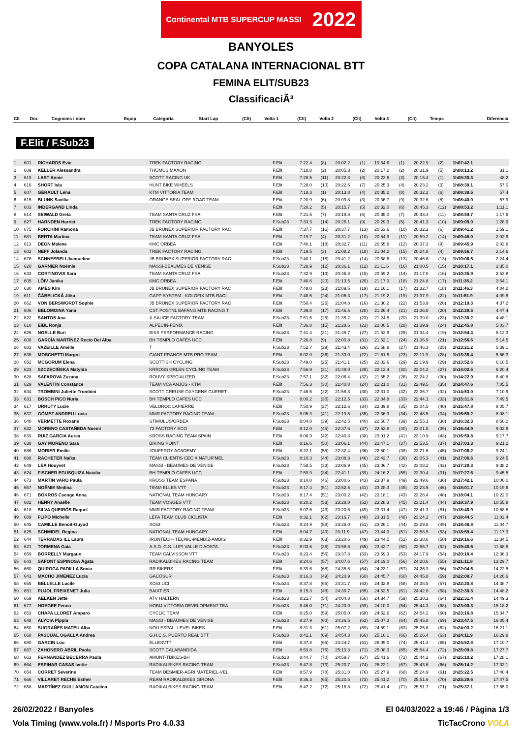Continental MTB SUPERCUP MASSI 2022
BANYOLES
COPA CATALANA INTERNACIONAL BTT
FEMINA ELIT/SUB23
ClassificaciÃ³
| Clt | Dor. | Cognoms i nom | Equip | Categoria | Start Lap | (Clt) | Volta 1 | (Clt) | Volta 2 | (Clt) | Volta 3 | (Clt) | Temps | Diferència |
| --- | --- | --- | --- | --- | --- | --- | --- | --- | --- | --- | --- | --- | --- | --- |
F.Elit / F.Sub23
| 1 | 601 | RICHARDS Evie | TREK FACTORY RACING | F.Elit | 7:22.4 | (8) | 20:02.2 | (1) | 19:54.6 | (1) | 20:22.9 | (2) | 1h07:42.1 | |
| 2 | 609 | KELLER Alessandra | THÖMUS MAXON | F.Elit | 7:18.8 | (2) | 20:05.3 | (2) | 20:17.2 | (2) | 20:31.9 | (5) | 1h08:13.2 | 31.1 |
| 3 | 619 | LAST Annie | SCOTT RACING UK | F.Elit | 7:28.5 | (11) | 20:22.8 | (8) | 20:23.6 | (3) | 20:15.4 | (1) | 1h08:30.3 | 48.2 |
| 4 | 616 | SHORT Isla | HUNT BIKE WHEELS | F.Elit | 7:28.0 | (10) | 20:22.6 | (7) | 20:25.3 | (4) | 20:23.2 | (3) | 1h08:39.1 | 57.0 |
| 5 | 607 | GÉRAULT Léna | KTM VITTORIA TEAM | F.Elit | 7:18.3 | (1) | 20:13.8 | (4) | 20:35.2 | (8) | 20:32.2 | (6) | 1h08:39.5 | 57.4 |
| 6 | 615 | BLUNK Savilia | ORANGE SEAL OFF-ROAD TEAM | F.Elit | 7:20.9 | (6) | 20:09.8 | (3) | 20:36.7 | (9) | 20:32.6 | (8) | 1h08:40.0 | 57.9 |
| 7 | 603 | INDERGAND Linda | | F.Elit | 7:20.2 | (5) | 20:15.7 | (5) | 20:32.0 | (6) | 20:45.3 | (12) | 1h08:53.2 | 1:11.1 |
| 8 | 614 | SEIWALD Greta | TEAM SANTA CRUZ FSA | F.Elit | 7:21.5 | (7) | 20:19.8 | (6) | 20:35.0 | (7) | 20:43.4 | (11) | 1h08:59.7 | 1:17.6 |
| 9 | 627 | HARNDEN Harriet | TREK FACTORY RACING | F.Sub23 | 7:33.3 | (14) | 20:25.1 | (9) | 20:29.3 | (5) | 20:41.3 | (10) | 1h09:09.0 | 1:26.9 |
| 10 | 675 | FORCHINI Ramona | JB BRUNEX SUPERIOR FACTORY RAC | F.Elit | 7:37.7 | (16) | 20:37.7 | (13) | 20:53.6 | (10) | 20:32.2 | (6) | 1h09:41.2 | 1:59.1 |
| 11 | 681 | BERTA Martina | TEAM SANTA CRUZ FSA | F.Elit | 7:19.7 | (4) | 20:31.2 | (10) | 20:54.9 | (11) | 20:59.2 | (14) | 1h09:45.0 | 2:02.9 |
| 12 | 613 | DEGN Malene | KMC ORBEA | F.Elit | 7:40.1 | (18) | 20:32.7 | (11) | 20:55.8 | (12) | 20:37.3 | (9) | 1h09:45.9 | 2:03.8 |
| 13 | 602 | NEFF Jolanda | TREK FACTORY RACING | F.Elit | 7:19.5 | (3) | 21:08.2 | (18) | 21:04.2 | (15) | 20:24.8 | (4) | 1h09:56.7 | 2:14.6 |
| 14 | 676 | SCHNEEBELI Jacqueline | JB BRUNEX SUPERIOR FACTORY RAC | F.Sub23 | 7:40.1 | (18) | 20:41.2 | (14) | 20:58.6 | (13) | 20:46.6 | (13) | 1h10:06.5 | 2:24.4 |
| 15 | 620 | GARNIER Noémie | MASSI-BEAUMES DE VENISE | F.Sub23 | 7:28.9 | (12) | 20:36.1 | (12) | 21:11.6 | (16) | 21:00.5 | (15) | 1h10:17.1 | 2:35.0 |
| 16 | 633 | CORTINOVIS Sara | TEAM SANTA CRUZ FSA | F.Sub23 | 7:32.9 | (13) | 20:46.8 | (15) | 20:59.2 | (14) | 21:17.0 | (16) | 1h10:35.9 | 2:53.8 |
| 17 | 605 | LÕIV Janika | KMC ORBEA | F.Elit | 7:40.6 | (20) | 21:13.5 | (20) | 21:17.3 | (18) | 21:24.8 | (17) | 1h11:36.2 | 3:54.1 |
| 18 | 630 | AMES Kim | JB BRUNEX SUPERIOR FACTORY RAC | F.Elit | 7:48.0 | (23) | 21:09.5 | (19) | 21:16.1 | (17) | 21:32.7 | (18) | 1h11:46.3 | 4:04.2 |
| 19 | 611 | ČÁBELICKÁ Jitka | GAPP SYSTEM - KOLOFIX MTB RACI | F.Elit | 7:48.5 | (24) | 21:06.3 | (17) | 21:19.2 | (19) | 21:37.9 | (22) | 1h11:51.9 | 4:09.8 |
| 20 | 662 | VON BERSWORDT Sophie | JB BRUNEX SUPERIOR FACTORY RAC | F.Elit | 7:50.4 | (26) | 21:04.8 | (16) | 21:30.2 | (22) | 21:53.9 | (26) | 1h12:19.3 | 4:37.2 |
| 21 | 606 | BELOMOINA Yana | CST POSTNL BAFANG MTB RACING T | F.Elit | 7:39.8 | (17) | 21:46.5 | (28) | 21:26.4 | (21) | 21:36.8 | (20) | 1h12:29.5 | 4:47.4 |
| 22 | 622 | SANTOS Ana | X-SAUCE FACTORY TEAM | F.Sub23 | 7:51.5 | (28) | 21:35.2 | (23) | 21:24.5 | (20) | 21:39.0 | (23) | 1h12:30.2 | 4:48.1 |
| 23 | 610 | EIBL Ronja | ALPECIN-FENIX | F.Elit | 7:36.8 | (15) | 21:28.6 | (21) | 22:00.5 | (28) | 21:39.9 | (24) | 1h12:45.8 | 5:03.7 |
| 24 | 626 | NOELLE Buri | BIXS PERFORMANCE RACING | F.Sub23 | 7:41.4 | (21) | 21:45.7 | (27) | 21:52.9 | (25) | 21:34.4 | (19) | 1h12:54.4 | 5:12.3 |
| 25 | 608 | GARCÍA MARTÍNEZ Rocío Del Alba | BH TEMPLO CAFÉS UCC | F.Elit | 7:26.8 | (9) | 22:00.8 | (31) | 21:52.1 | (24) | 21:36.9 | (21) | 1h12:56.6 | 5:14.5 |
| 26 | 683 | VAZEILLE Amélie | T | F.Sub23 | 7:52.7 | (29) | 21:43.4 | (26) | 21:58.8 | (27) | 21:46.3 | (25) | 1h13:21.2 | 5:39.1 |
| 27 | 636 | MOSCHETTI Margot | GIANT FRANCE MTB PRO TEAM | F.Elit | 8:02.0 | (36) | 21:33.0 | (22) | 21:51.5 | (23) | 22:11.9 | (28) | 1h13:38.4 | 5:56.3 |
| 28 | 652 | MCGORUM Elena | SCOTTISH CYCLING | F.Sub23 | 7:49.0 | (25) | 21:41.1 | (25) | 22:02.6 | (29) | 22:19.9 | (29) | 1h13:52.6 | 6:10.5 |
| 29 | 623 | SZCZECIŃSKA Matylda | KRROSS ORLEN CYCLING TEAM | F.Sub23 | 7:56.9 | (31) | 21:49.0 | (29) | 22:12.4 | (30) | 22:04.2 | (27) | 1h14:02.5 | 6:20.4 |
| 30 | 628 | SAFAROVA Zuzana | ROUVY SPECIALIZED | F.Sub23 | 7:57.1 | (32) | 22:06.4 | (32) | 21:55.2 | (26) | 22:24.2 | (30) | 1h14:22.9 | 6:40.8 |
| 31 | 629 | VALENTIN Constance | TEAM VCA ANJOS - KTM | F.Elit | 7:56.3 | (30) | 21:40.8 | (24) | 22:21.0 | (31) | 22:49.5 | (35) | 1h14:47.6 | 7:05.5 |
| 32 | 634 | TROMBINI Juliette Trombini | SCOTT CREUSE OXYGENE GUERET | F.Sub23 | 7:46.5 | (22) | 21:58.8 | (30) | 22:31.0 | (32) | 22:36.7 | (32) | 1h14:53.0 | 7:10.9 |
| 33 | 631 | BOSCH PICO Nuria | BH TEMPLO CAFES UCC | F.Elit | 8:00.2 | (35) | 22:12.5 | (33) | 22:34.8 | (33) | 22:44.1 | (33) | 1h15:31.6 | 7:49.5 |
| 34 | 617 | URRUTY Lucie | VELOROC LAPIERRE | F.Elit | 7:50.9 | (27) | 22:12.6 | (34) | 22:39.8 | (35) | 23:04.5 | (40) | 1h15:47.8 | 8:05.7 |
| 35 | 637 | GÓMEZ ANDREU Lucía | MMR FACTORY RACING TEAM | F.Sub23 | 8:05.3 | (41) | 22:19.5 | (35) | 22:36.9 | (34) | 22:48.5 | (34) | 1h15:50.2 | 8:08.1 |
| 36 | 640 | VERMETTE Roxane | STIMULUS/ORBEA | F.Sub23 | 8:04.0 | (39) | 22:42.5 | (40) | 22:50.7 | (39) | 22:55.1 | (38) | 1h16:32.3 | 8:50.2 |
| 37 | 632 | MORENO CASTAÑEDA Noemi | 73 FACTORY ECO | F.Elit | 8:12.0 | (45) | 22:37.6 | (37) | 22:53.8 | (40) | 23:01.5 | (39) | 1h16:44.9 | 9:02.8 |
| 38 | 639 | RUIZ GARCIA Aurea | KROSS RACING TEAM SPAIN | F.Elit | 8:06.9 | (42) | 22:40.8 | (38) | 23:01.2 | (41) | 23:10.9 | (43) | 1h16:59.8 | 9:17.7 |
| 39 | 638 | GAY MORENO Sara | BIKING POINT | F.Elit | 8:16.6 | (50) | 23:06.1 | (44) | 22:47.1 | (37) | 22:53.5 | (37) | 1h17:03.3 | 9:21.2 |
| 40 | 686 | MORIER Emilie | JOUFFROY ACADEMY | F.Elit | 8:22.1 | (55) | 22:32.4 | (36) | 22:50.1 | (38) | 23:21.6 | (45) | 1h17:06.2 | 9:24.1 |
| 41 | 688 | RACHETER Naïka | TEAM CLIENTIS CEC X NATUR'MEL | F.Sub23 | 8:10.3 | (44) | 23:08.3 | (46) | 22:42.7 | (36) | 23:05.3 | (41) | 1h17:06.6 | 9:24.5 |
| 42 | 649 | LEA Houyvet | MASSI - BEAUMES DE VENISE | F.Sub23 | 7:58.5 | (33) | 23:06.9 | (45) | 23:06.7 | (42) | 23:08.2 | (42) | 1h17:20.3 | 9:38.2 |
| 43 | 624 | FISCHER EGUSQUIZA Natalia | BH TEMPLO CAFÉS UCC | F.Elit | 7:59.9 | (34) | 22:41.1 | (39) | 24:16.2 | (55) | 22:30.4 | (31) | 1h17:27.6 | 9:45.5 |
| 44 | 673 | MARTÍN VARO Paula | KROSS TEAM ESPAÑA | F.Sub23 | 8:14.0 | (46) | 23:00.6 | (43) | 23:37.9 | (49) | 22:49.6 | (36) | 1h17:42.1 | 10:00.0 |
| 45 | 657 | NOËMIE Medina | TEAM ELLES VTT | F.Sub23 | 8:17.4 | (51) | 22:52.5 | (41) | 23:28.3 | (45) | 23:23.5 | (46) | 1h18:01.7 | 10:19.6 |
| 46 | 671 | BOKROS Csenge Anna | NATIONAL TEAM HUNGARY | F.Sub23 | 8:17.4 | (51) | 23:00.2 | (42) | 23:18.1 | (43) | 23:28.4 | (48) | 1h18:04.1 | 10:22.0 |
| 47 | 682 | HENRY Anaëlle | TEAM VOSGES VTT | F.Sub23 | 8:20.2 | (53) | 23:28.0 | (52) | 23:28.3 | (45) | 23:21.4 | (44) | 1h18:37.9 | 10:55.8 |
| 48 | 618 | SILVA QUEIRÓS Raquel | MMR FACTORY RACING TEAM | F.Sub23 | 8:07.6 | (43) | 23:20.6 | (49) | 23:31.4 | (47) | 23:41.3 | (51) | 1h18:40.9 | 10:58.8 |
| 49 | 689 | FLIPO Michelle | LEFA TEAM CLUB CICLISTA | F.Elit | 8:32.1 | (62) | 23:16.7 | (48) | 23:31.5 | (48) | 23:24.2 | (47) | 1h18:44.5 | 11:02.4 |
| 50 | 645 | CAMILLE Benoit-Guyod | XC63 | F.Sub23 | 8:24.9 | (58) | 23:26.0 | (51) | 23:26.1 | (44) | 23:29.8 | (49) | 1h18:46.8 | 11:04.7 |
| 51 | 625 | SCHMIDEL Regina | NATIONAL TEAM HUNGARY | F.Elit | 8:04.7 | (40) | 23:11.9 | (47) | 23:44.3 | (51) | 23:58.5 | (53) | 1h18:59.4 | 11:17.3 |
| 52 | 644 | TERRADAS ILL Laura | IRONTECH- TECNIC-MENDIZ-AMBISI | F.Elit | 8:32.9 | (63) | 23:20.6 | (49) | 23:44.5 | (52) | 23:38.6 | (50) | 1h19:16.6 | 11:34.5 |
| 53 | 621 | TORMENA Gaia | A.S.D. G.S. LUPI VALLE D'AOSTA | F.Sub23 | 8:03.6 | (38) | 23:58.6 | (55) | 23:42.7 | (50) | 23:55.7 | (52) | 1h19:40.6 | 11:58.5 |
| 54 | 659 | BORRELLY Margaux | TEAM CALVISSON VTT | F.Sub23 | 8:23.4 | (56) | 23:37.8 | (53) | 23:59.3 | (53) | 24:17.9 | (54) | 1h20:18.4 | 12:36.3 |
| 55 | 643 | SAFONT ESPINOSA Ágata | RADIKALBIKES RACING TEAM | F.Elit | 8:24.6 | (57) | 24:07.6 | (57) | 24:19.0 | (56) | 24:20.6 | (55) | 1h21:11.8 | 13:29.7 |
| 56 | 660 | QUIROGA PADILLA Sonia | RR BIKERS | F.Elit | 8:39.6 | (68) | 24:35.6 | (64) | 24:23.1 | (57) | 24:26.3 | (56) | 1h22:04.6 | 14:22.5 |
| 57 | 641 | MACHO JIMÉNEZ Lucía | GACOSUR | F.Sub23 | 8:16.3 | (49) | 24:20.9 | (60) | 24:45.7 | (60) | 24:45.8 | (59) | 1h22:08.7 | 14:26.6 |
| 58 | 655 | BELLELLE Lucile | XC63 UCI | F.Sub23 | 8:37.8 | (66) | 24:31.7 | (63) | 24:32.8 | (58) | 24:38.5 | (57) | 1h22:20.8 | 14:38.7 |
| 59 | 651 | PUJOL FREIXENET Julia | BAIXT ER | F.Elit | 8:15.3 | (48) | 24:39.7 | (65) | 24:52.5 | (61) | 24:42.8 | (58) | 1h22:30.3 | 14:48.2 |
| 60 | 669 | AELKEN Jette | ATV HALTERN | F.Sub23 | 8:21.7 | (54) | 24:04.8 | (56) | 24:34.7 | (59) | 25:30.2 | (64) | 1h22:31.4 | 14:49.3 |
| 61 | 677 | HOEGEE Fenna | HOBIJ VITTORIA DEVELOPMENT TEA | F.Sub23 | 8:46.0 | (71) | 24:20.0 | (59) | 24:10.0 | (54) | 25:44.3 | (68) | 1h23:00.3 | 15:18.2 |
| 62 | 653 | CHAPA LLORET Amparo | CYCLIC TEAM | F.Elit | 8:25.0 | (59) | 25:05.0 | (68) | 24:52.6 | (62) | 24:54.2 | (60) | 1h23:16.8 | 15:34.7 |
| 63 | 648 | ALYCIA Pippia | MASSI - BEAUMES DE VENISE | F.Sub23 | 8:27.9 | (60) | 24:26.5 | (62) | 25:07.3 | (64) | 25:45.8 | (69) | 1h23:47.5 | 16:05.4 |
| 64 | 650 | SUGRAÑES MATEU Alba | NOU ESPAI - LEVEL BIKES | F.Elit | 8:31.3 | (61) | 25:07.2 | (69) | 24:59.1 | (63) | 25:25.6 | (62) | 1h24:03.2 | 16:21.1 |
| 65 | 668 | PASCUAL OGALLA Andrea | G.H.C.S. PUERTO REAL BTT | F.Sub23 | 8:41.1 | (69) | 24:54.3 | (66) | 25:10.1 | (66) | 25:26.4 | (63) | 1h24:11.9 | 16:29.8 |
| 66 | 680 | GARCIN Lou | ELLESVTT | F.Elit | 8:37.8 | (66) | 24:24.7 | (61) | 26:09.0 | (74) | 25:41.3 | (65) | 1h24:52.8 | 17:10.7 |
| 67 | 667 | ZAHONERO ABRIL Paola | SCOTT CALABANDIDA | F.Elit | 8:53.8 | (76) | 25:13.3 | (71) | 25:08.3 | (65) | 25:54.4 | (72) | 1h25:09.8 | 17:27.7 |
| 68 | 663 | FERNANDEZ BECERRA Paula | AMUNT-TBIKES-BH | F.Sub23 | 8:44.7 | (70) | 24:59.7 | (67) | 25:41.6 | (72) | 25:44.2 | (67) | 1h25:10.2 | 17:28.1 |
| 69 | 664 | ESPINAR CASAS Ivette | RADIKALBIKES RACING TEAM | F.Sub23 | 8:47.8 | (73) | 25:20.7 | (74) | 25:22.1 | (67) | 25:43.6 | (66) | 1h25:14.2 | 17:32.1 |
| 70 | 654 | CORRET Séverine | TEAM DESMIER-AGRI MATÉRIEL-VEL | F.Elit | 8:57.9 | (78) | 25:31.8 | (76) | 25:27.9 | (68) | 25:24.9 | (61) | 1h25:22.5 | 17:40.4 |
| 71 | 666 | VILLARET RECHE Esther | REAM RADIKALBIKES GIRONA | F.Elit | 8:36.3 | (65) | 25:20.5 | (73) | 25:41.2 | (70) | 25:51.6 | (70) | 1h25:29.6 | 17:47.5 |
| 72 | 658 | MARTÍNEZ GUILLAMON Catalina | RADIKALBIKES RACING TEAM | F.Elit | 8:47.2 | (72) | 25:16.8 | (72) | 25:41.4 | (71) | 25:51.7 | (71) | 1h25:37.1 | 17:55.0 |
26/02/2022 / Banyoles El 04/03/2022 a 19:46 / Pàgina 1/3
Vola Timing (www.vola.fr) / Msports Pro 4.0.33 TicTacCrono VOLA